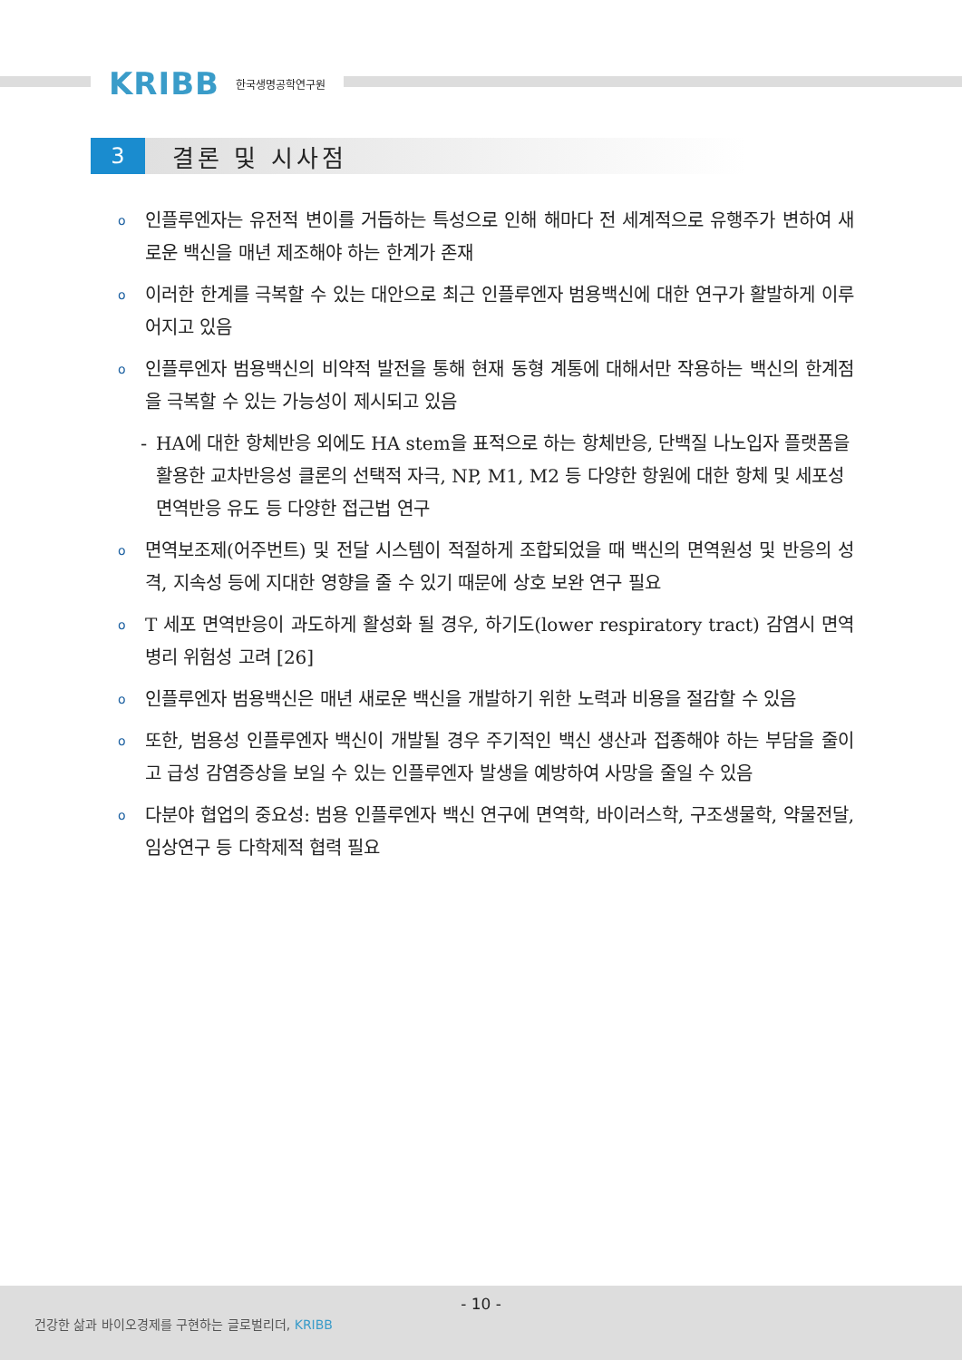KRIBB 한국생명공학연구원
3
결론 및 시사점
o
인플루엔자는 유전적 변이를 거듭하는 특성으로 인해 해마다 전 세계적으로 유행주가 변하여 새로운 백신을 매년 제조해야 하는 한계가 존재
o
이러한 한계를 극복할 수 있는 대안으로 최근 인플루엔자 범용백신에 대한 연구가 활발하게 이루어지고 있음
o
인플루엔자 범용백신의 비약적 발전을 통해 현재 동형 계통에 대해서만 작용하는 백신의 한계점을 극복할 수 있는 가능성이 제시되고 있음
- HA에 대한 항체반응 외에도 HA stem을 표적으로 하는 항체반응, 단백질 나노입자 플랫폼을 활용한 교차반응성 클론의 선택적 자극, NP, M1, M2 등 다양한 항원에 대한 항체 및 세포성 면역반응 유도 등 다양한 접근법 연구
o
면역보조제(어주번트) 및 전달 시스템이 적절하게 조합되었을 때 백신의 면역원성 및 반응의 성격, 지속성 등에 지대한 영향을 줄 수 있기 때문에 상호 보완 연구 필요
o
T 세포 면역반응이 과도하게 활성화 될 경우, 하기도(lower respiratory tract) 감염시 면역병리 위험성 고려 [26]
o
인플루엔자 범용백신은 매년 새로운 백신을 개발하기 위한 노력과 비용을 절감할 수 있음
o
또한, 범용성 인플루엔자 백신이 개발될 경우 주기적인 백신 생산과 접종해야 하는 부담을 줄이고 급성 감염증상을 보일 수 있는 인플루엔자 발생을 예방하여 사망을 줄일 수 있음
o
다분야 협업의 중요성: 범용 인플루엔자 백신 연구에 면역학, 바이러스학, 구조생물학, 약물전달, 임상연구 등 다학제적 협력 필요
- 10 -
건강한 삶과 바이오경제를 구현하는 글로벌리더, KRIBB